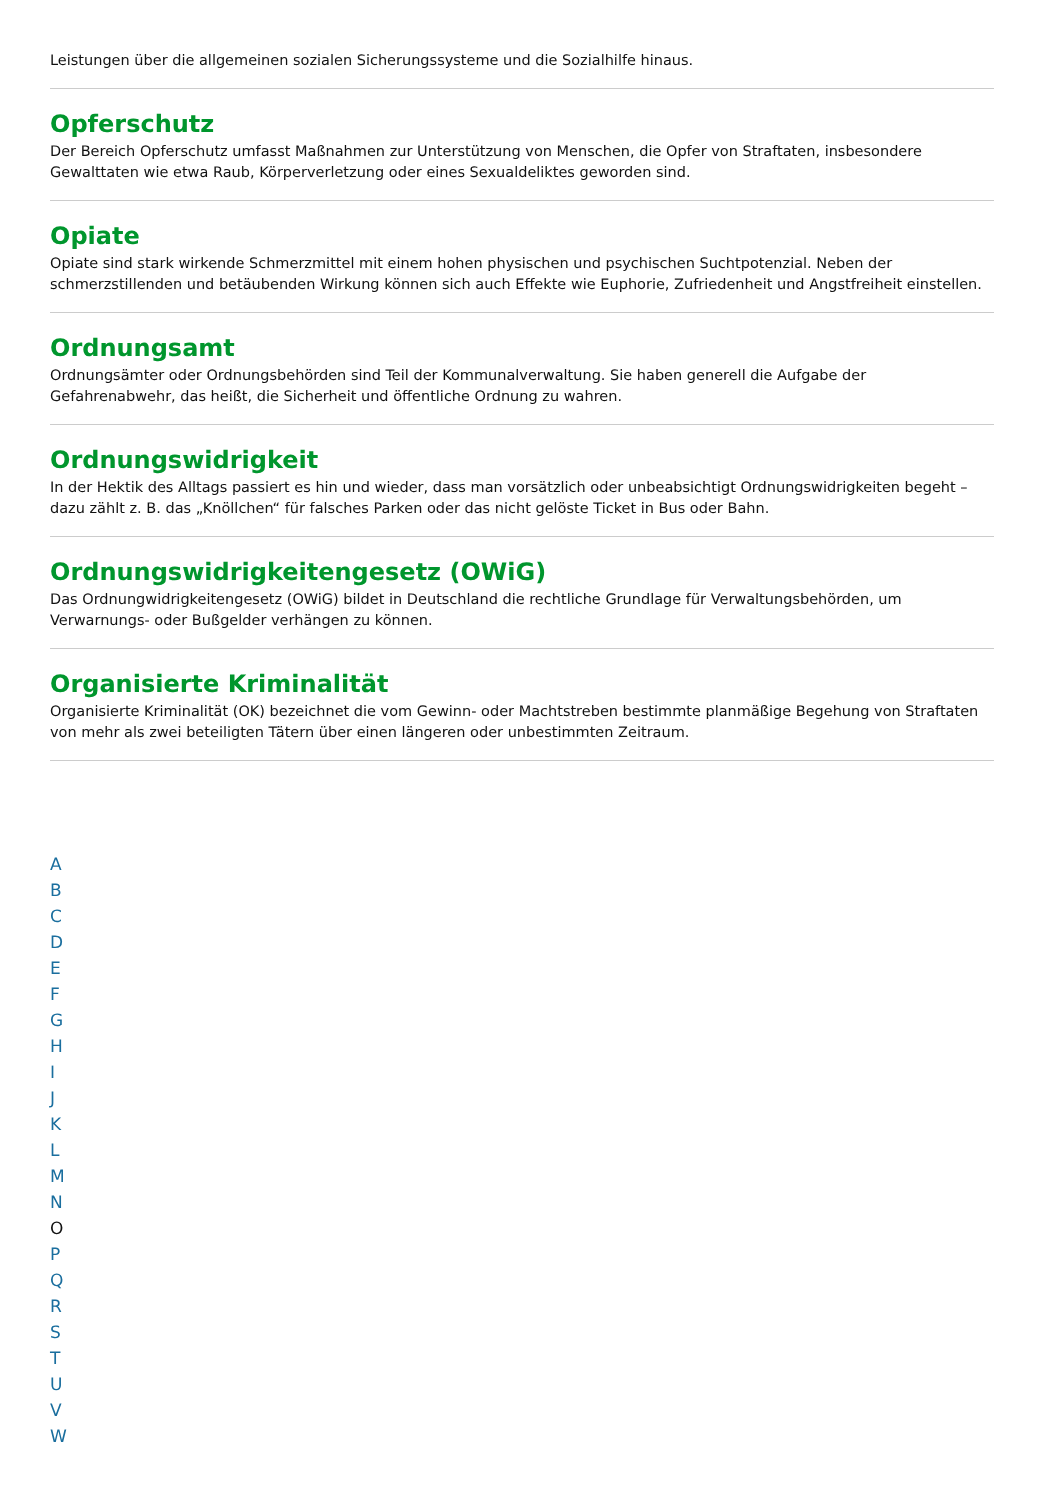Leistungen über die allgemeinen sozialen Sicherungssysteme und die Sozialhilfe hinaus.
Opferschutz
Der Bereich Opferschutz umfasst Maßnahmen zur Unterstützung von Menschen, die Opfer von Straftaten, insbesondere Gewalttaten wie etwa Raub, Körperverletzung oder eines Sexualdeliktes geworden sind.
Opiate
Opiate sind stark wirkende Schmerzmittel mit einem hohen physischen und psychischen Suchtpotenzial. Neben der schmerzstillenden und betäubenden Wirkung können sich auch Effekte wie Euphorie, Zufriedenheit und Angstfreiheit einstellen.
Ordnungsamt
Ordnungsämter oder Ordnungsbehörden sind Teil der Kommunalverwaltung. Sie haben generell die Aufgabe der Gefahrenabwehr, das heißt, die Sicherheit und öffentliche Ordnung zu wahren.
Ordnungswidrigkeit
In der Hektik des Alltags passiert es hin und wieder, dass man vorsätzlich oder unbeabsichtigt Ordnungswidrigkeiten begeht – dazu zählt z. B. das „Knöllchen“ für falsches Parken oder das nicht gelöste Ticket in Bus oder Bahn.
Ordnungswidrigkeitengesetz (OWiG)
Das Ordnungwidrigkeitengesetz (OWiG) bildet in Deutschland die rechtliche Grundlage für Verwaltungsbehörden, um Verwarnungs- oder Bußgelder verhängen zu können.
Organisierte Kriminalität
Organisierte Kriminalität (OK) bezeichnet die vom Gewinn- oder Machtstreben bestimmte planmäßige Begehung von Straftaten von mehr als zwei beteiligten Tätern über einen längeren oder unbestimmten Zeitraum.
ABCDEFGHIJKLMN
O
PQRSTUVW